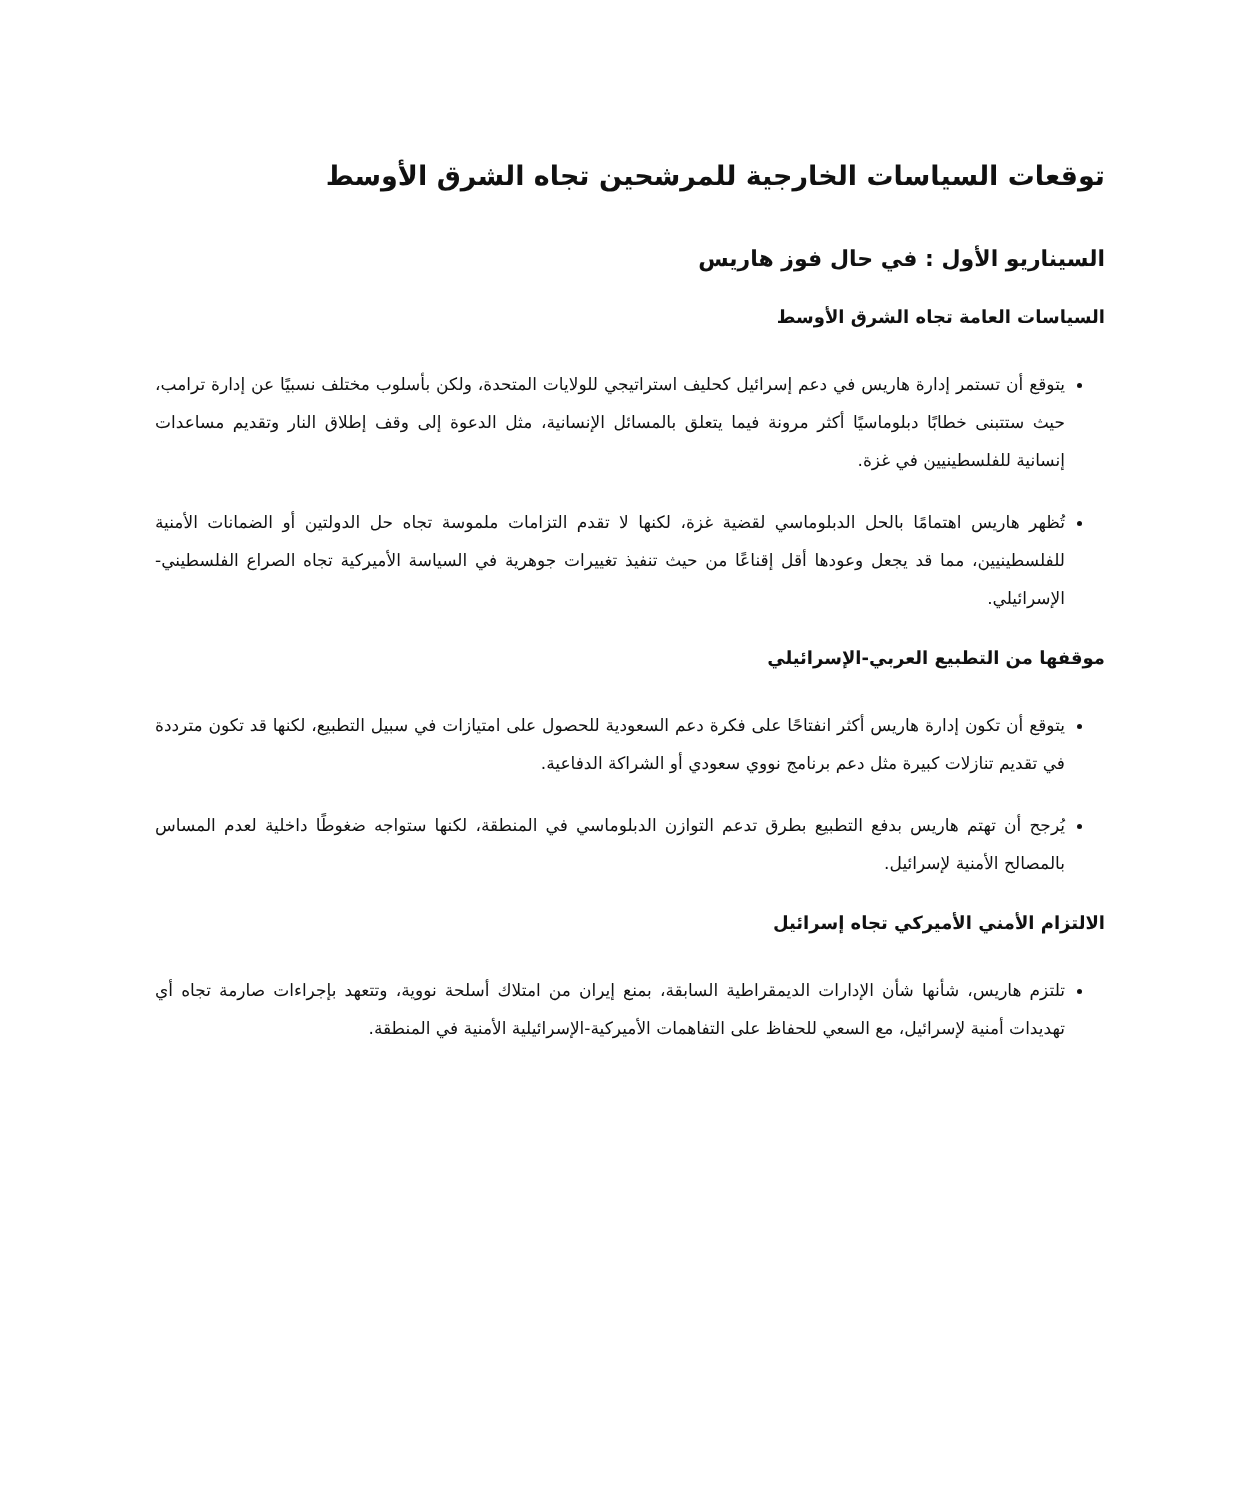توقعات السياسات الخارجية للمرشحين تجاه الشرق الأوسط
السيناريو الأول : في حال فوز هاريس
السياسات العامة تجاه الشرق الأوسط
يتوقع أن تستمر إدارة هاريس في دعم إسرائيل كحليف استراتيجي للولايات المتحدة، ولكن بأسلوب مختلف نسبيًا عن إدارة ترامب، حيث ستتبنى خطابًا دبلوماسيًا أكثر مرونة فيما يتعلق بالمسائل الإنسانية، مثل الدعوة إلى وقف إطلاق النار وتقديم مساعدات إنسانية للفلسطينيين في غزة.
تُظهر هاريس اهتمامًا بالحل الدبلوماسي لقضية غزة، لكنها لا تقدم التزامات ملموسة تجاه حل الدولتين أو الضمانات الأمنية للفلسطينيين، مما قد يجعل وعودها أقل إقناعًا من حيث تنفيذ تغييرات جوهرية في السياسة الأميركية تجاه الصراع الفلسطيني-الإسرائيلي.
موقفها من التطبيع العربي-الإسرائيلي
يتوقع أن تكون إدارة هاريس أكثر انفتاحًا على فكرة دعم السعودية للحصول على امتيازات في سبيل التطبيع، لكنها قد تكون مترددة في تقديم تنازلات كبيرة مثل دعم برنامج نووي سعودي أو الشراكة الدفاعية.
يُرجح أن تهتم هاريس بدفع التطبيع بطرق تدعم التوازن الدبلوماسي في المنطقة، لكنها ستواجه ضغوطًا داخلية لعدم المساس بالمصالح الأمنية لإسرائيل.
الالتزام الأمني الأميركي تجاه إسرائيل
تلتزم هاريس، شأنها شأن الإدارات الديمقراطية السابقة، بمنع إيران من امتلاك أسلحة نووية، وتتعهد بإجراءات صارمة تجاه أي تهديدات أمنية لإسرائيل، مع السعي للحفاظ على التفاهمات الأميركية-الإسرائيلية الأمنية في المنطقة.